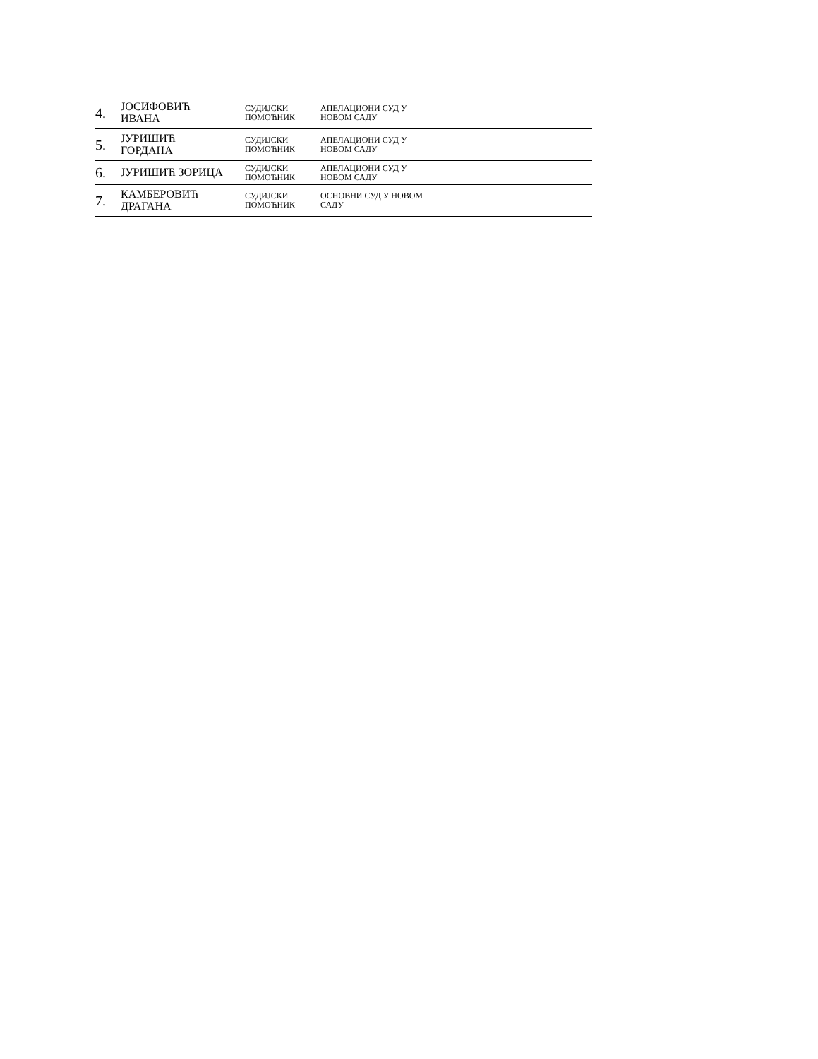| 4. | ЈОСИФОВИЋ ИВАНА | СУДИЈСКИ ПОМОЋНИК | АПЕЛАЦИОНИ СУД У НОВОМ САДУ |
| 5. | ЈУРИШИЋ ГОРДАНА | СУДИЈСКИ ПОМОЋНИК | АПЕЛАЦИОНИ СУД У НОВОМ САДУ |
| 6. | ЈУРИШИЋ ЗОРИЦА | СУДИЈСКИ ПОМОЋНИК | АПЕЛАЦИОНИ СУД У НОВОМ САДУ |
| 7. | КАМБЕРОВИЋ ДРАГАНА | СУДИЈСКИ ПОМОЋНИК | ОСНОВНИ СУД У НОВОМ САДУ |